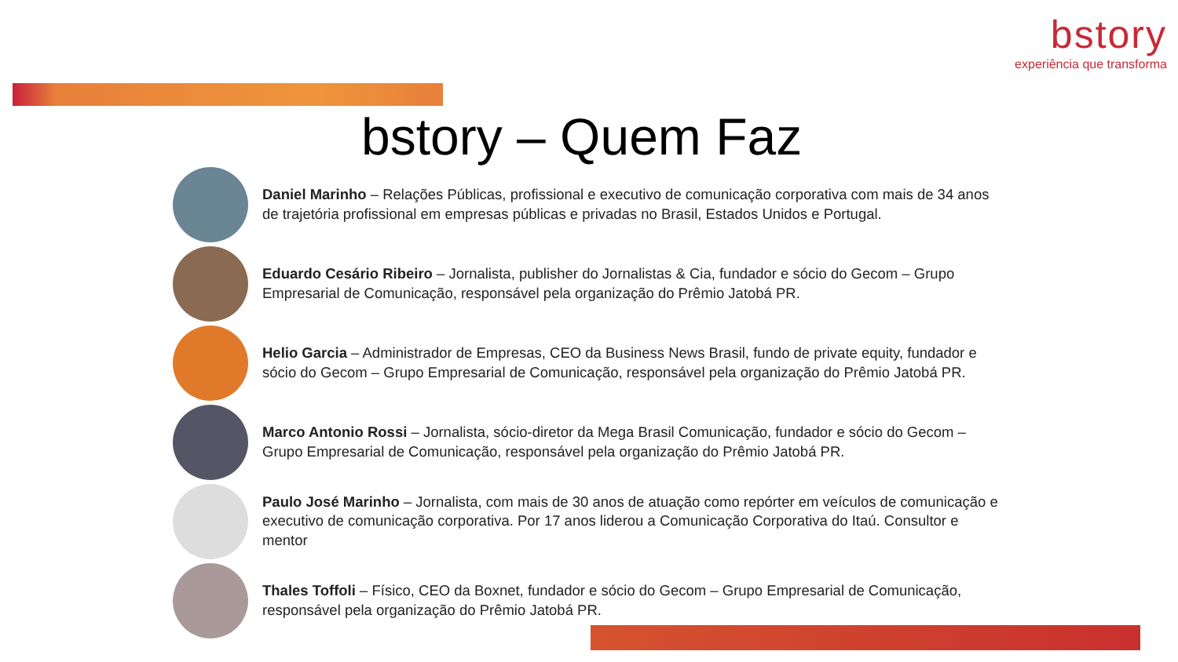bstory
experiência que transforma
bstory – Quem Faz
Daniel Marinho – Relações Públicas, profissional e executivo de comunicação corporativa com mais de 34 anos de trajetória profissional em empresas públicas e privadas no Brasil, Estados Unidos e Portugal.
Eduardo Cesário Ribeiro – Jornalista, publisher do Jornalistas & Cia, fundador e sócio do Gecom – Grupo Empresarial de Comunicação, responsável pela organização do Prêmio Jatobá PR.
Helio Garcia – Administrador de Empresas, CEO da Business News Brasil, fundo de private equity, fundador e sócio do Gecom – Grupo Empresarial de Comunicação, responsável pela organização do Prêmio Jatobá PR.
Marco Antonio Rossi – Jornalista, sócio-diretor da Mega Brasil Comunicação, fundador e sócio do Gecom – Grupo Empresarial de Comunicação, responsável pela organização do Prêmio Jatobá PR.
Paulo José Marinho – Jornalista, com mais de 30 anos de atuação como repórter em veículos de comunicação e executivo de comunicação corporativa. Por 17 anos liderou a Comunicação Corporativa do Itaú. Consultor e mentor
Thales Toffoli – Físico, CEO da Boxnet, fundador e sócio do Gecom – Grupo Empresarial de Comunicação, responsável pela organização do Prêmio Jatobá PR.